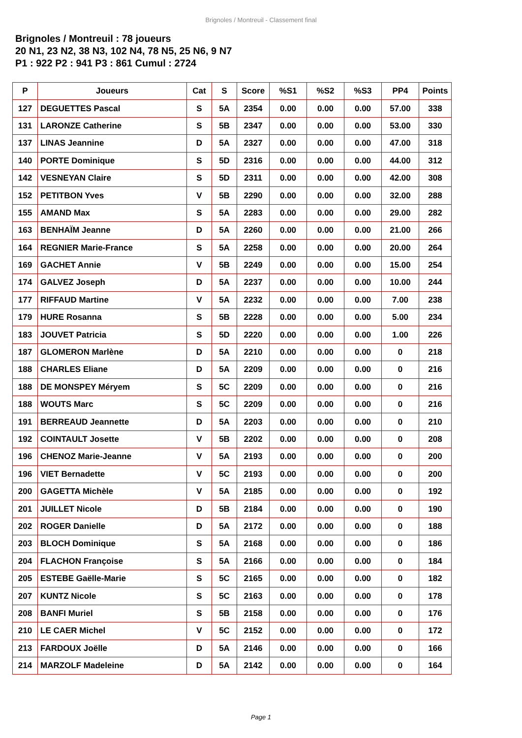Brignoles / Montreuil - Classement final
Brignoles / Montreuil : 78 joueurs
20 N1, 23 N2, 38 N3, 102 N4, 78 N5, 25 N6, 9 N7
P1 : 922 P2 : 941 P3 : 861 Cumul : 2724
| P | Joueurs | Cat | S | Score | %S1 | %S2 | %S3 | PP4 | Points |
| --- | --- | --- | --- | --- | --- | --- | --- | --- | --- |
| 127 | DEGUETTES Pascal | S | 5A | 2354 | 0.00 | 0.00 | 0.00 | 57.00 | 338 |
| 131 | LARONZE Catherine | S | 5B | 2347 | 0.00 | 0.00 | 0.00 | 53.00 | 330 |
| 137 | LINAS Jeannine | D | 5A | 2327 | 0.00 | 0.00 | 0.00 | 47.00 | 318 |
| 140 | PORTE Dominique | S | 5D | 2316 | 0.00 | 0.00 | 0.00 | 44.00 | 312 |
| 142 | VESNEYAN Claire | S | 5D | 2311 | 0.00 | 0.00 | 0.00 | 42.00 | 308 |
| 152 | PETITBON Yves | V | 5B | 2290 | 0.00 | 0.00 | 0.00 | 32.00 | 288 |
| 155 | AMAND Max | S | 5A | 2283 | 0.00 | 0.00 | 0.00 | 29.00 | 282 |
| 163 | BENHAÏM Jeanne | D | 5A | 2260 | 0.00 | 0.00 | 0.00 | 21.00 | 266 |
| 164 | REGNIER Marie-France | S | 5A | 2258 | 0.00 | 0.00 | 0.00 | 20.00 | 264 |
| 169 | GACHET Annie | V | 5B | 2249 | 0.00 | 0.00 | 0.00 | 15.00 | 254 |
| 174 | GALVEZ Joseph | D | 5A | 2237 | 0.00 | 0.00 | 0.00 | 10.00 | 244 |
| 177 | RIFFAUD Martine | V | 5A | 2232 | 0.00 | 0.00 | 0.00 | 7.00 | 238 |
| 179 | HURE Rosanna | S | 5B | 2228 | 0.00 | 0.00 | 0.00 | 5.00 | 234 |
| 183 | JOUVET Patricia | S | 5D | 2220 | 0.00 | 0.00 | 0.00 | 1.00 | 226 |
| 187 | GLOMERON Marlène | D | 5A | 2210 | 0.00 | 0.00 | 0.00 | 0 | 218 |
| 188 | CHARLES Eliane | D | 5A | 2209 | 0.00 | 0.00 | 0.00 | 0 | 216 |
| 188 | DE MONSPEY Méryem | S | 5C | 2209 | 0.00 | 0.00 | 0.00 | 0 | 216 |
| 188 | WOUTS Marc | S | 5C | 2209 | 0.00 | 0.00 | 0.00 | 0 | 216 |
| 191 | BERREAUD Jeannette | D | 5A | 2203 | 0.00 | 0.00 | 0.00 | 0 | 210 |
| 192 | COINTAULT Josette | V | 5B | 2202 | 0.00 | 0.00 | 0.00 | 0 | 208 |
| 196 | CHENOZ Marie-Jeanne | V | 5A | 2193 | 0.00 | 0.00 | 0.00 | 0 | 200 |
| 196 | VIET Bernadette | V | 5C | 2193 | 0.00 | 0.00 | 0.00 | 0 | 200 |
| 200 | GAGETTA Michèle | V | 5A | 2185 | 0.00 | 0.00 | 0.00 | 0 | 192 |
| 201 | JUILLET Nicole | D | 5B | 2184 | 0.00 | 0.00 | 0.00 | 0 | 190 |
| 202 | ROGER Danielle | D | 5A | 2172 | 0.00 | 0.00 | 0.00 | 0 | 188 |
| 203 | BLOCH Dominique | S | 5A | 2168 | 0.00 | 0.00 | 0.00 | 0 | 186 |
| 204 | FLACHON Françoise | S | 5A | 2166 | 0.00 | 0.00 | 0.00 | 0 | 184 |
| 205 | ESTEBE Gaëlle-Marie | S | 5C | 2165 | 0.00 | 0.00 | 0.00 | 0 | 182 |
| 207 | KUNTZ Nicole | S | 5C | 2163 | 0.00 | 0.00 | 0.00 | 0 | 178 |
| 208 | BANFI Muriel | S | 5B | 2158 | 0.00 | 0.00 | 0.00 | 0 | 176 |
| 210 | LE CAER Michel | V | 5C | 2152 | 0.00 | 0.00 | 0.00 | 0 | 172 |
| 213 | FARDOUX Joëlle | D | 5A | 2146 | 0.00 | 0.00 | 0.00 | 0 | 166 |
| 214 | MARZOLF Madeleine | D | 5A | 2142 | 0.00 | 0.00 | 0.00 | 0 | 164 |
Page 1